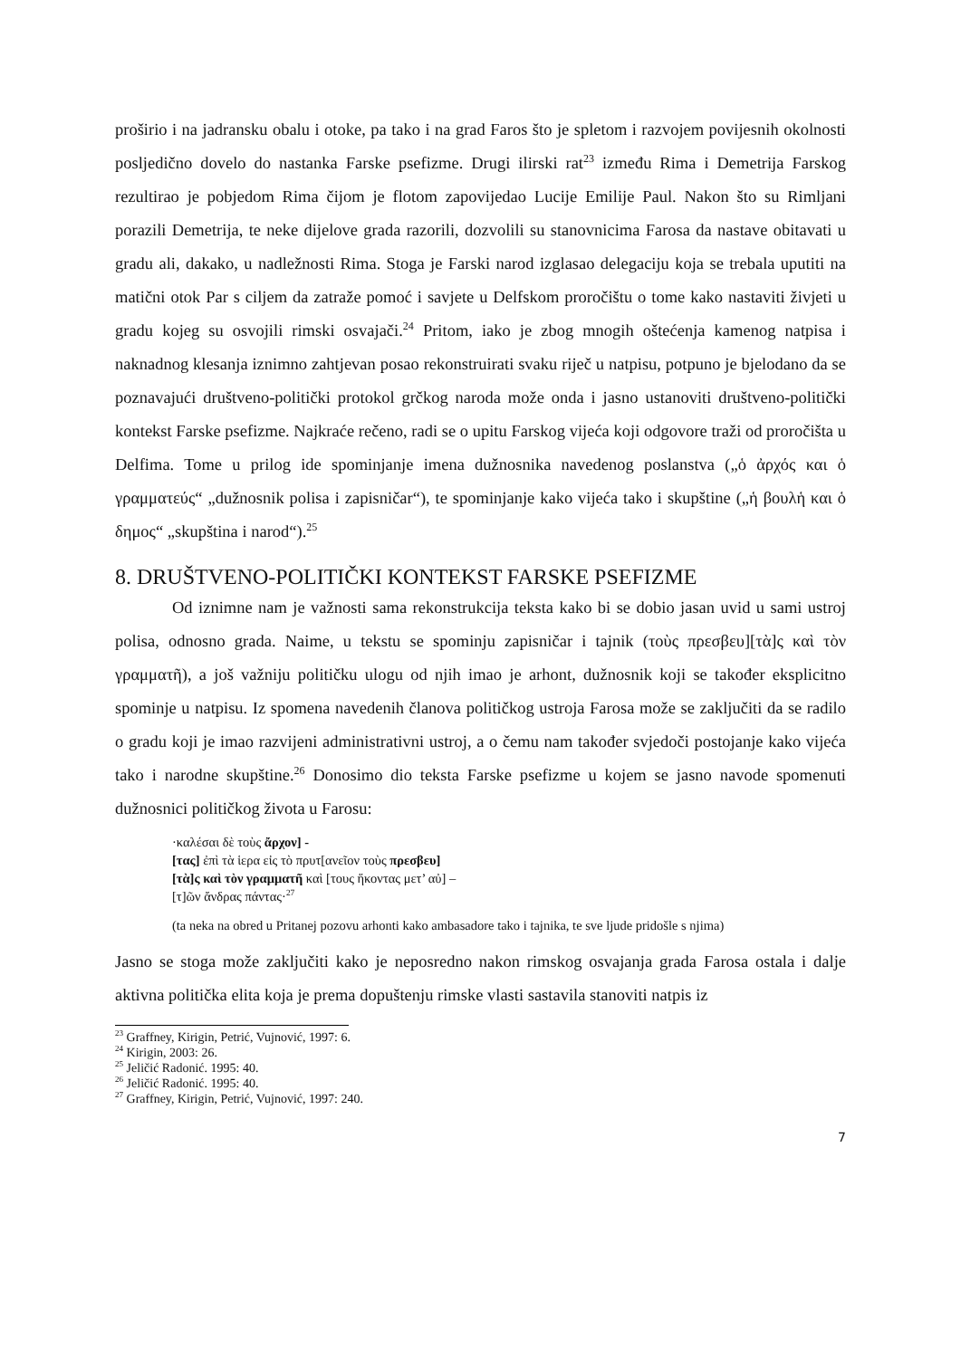proširio i na jadransku obalu i otoke, pa tako i na grad Faros što je spletom i razvojem povijesnih okolnosti posljedično dovelo do nastanka Farske psefizme. Drugi ilirski rat<sup>23</sup> između Rima i Demetrija Farskog rezultirao je pobjedom Rima čijom je flotom zapovijedao Lucije Emilije Paul. Nakon što su Rimljani porazili Demetrija, te neke dijelove grada razorili, dozvolili su stanovnicima Farosa da nastave obitavati u gradu ali, dakako, u nadležnosti Rima. Stoga je Farski narod izglasao delegaciju koja se trebala uputiti na matični otok Par s ciljem da zatraže pomoć i savjete u Delfskom proročištu o tome kako nastaviti živjeti u gradu kojeg su osvojili rimski osvajači.<sup>24</sup> Pritom, iako je zbog mnogih oštećenja kamenog natpisa i naknadnog klesanja iznimno zahtjevan posao rekonstruirati svaku riječ u natpisu, potpuno je bjelodano da se poznavajući društveno-politički protokol grčkog naroda može onda i jasno ustanoviti društveno-politički kontekst Farske psefizme. Najkraće rečeno, radi se o upitu Farskog vijeća koji odgovore traži od proročišta u Delfima. Tome u prilog ide spominjanje imena dužnosnika navedenog poslanstva („ὁ ἀρχός και ὁ γραμματεύς“ „dužnosnik polisa i zapisničar“), te spominjanje kako vijeća tako i skupštine („ἡ βουλἡ και ὁ δημος“ „skupština i narod“).<sup>25</sup>
8. DRUŠTVENO-POLITIČKI KONTEKST FARSKE PSEFIZME
Od iznimne nam je važnosti sama rekonstrukcija teksta kako bi se dobio jasan uvid u sami ustroj polisa, odnosno grada. Naime, u tekstu se spominju zapisničar i tajnik (τοὺς πρεσβευ][τὰ]ς καὶ τὸν γραμματῆ), a još važniju političku ulogu od njih imao je arhont, dužnosnik koji se također eksplicitno spominje u natpisu. Iz spomena navedenih članova političkog ustroja Farosa može se zaključiti da se radilo o gradu koji je imao razvijeni administrativni ustroj, a o čemu nam također svjedoči postojanje kako vijeća tako i narodne skupštine.<sup>26</sup> Donosimo dio teksta Farske psefizme u kojem se jasno navode spomenuti dužnosnici političkog života u Farosu:
·καλέσαι δὲ τοὺς ἄρχον] -
[τας] ἐπὶ τὰ ἱερα εἰς τὸ πρυτ[ανεῖον τοὺς πρεσβευ]
[τὰ]ς καὶ τὸν γραμματῆ καὶ [τους ἥκοντας μετ’ αὐ] –
[τ]ῶν ἄνδρας πάντας·<sup>27</sup>
(ta neka na obred u Pritanej pozovu arhonti kako ambasadore tako i tajnika, te sve ljude pridošle s njima)
Jasno se stoga može zaključiti kako je neposredno nakon rimskog osvajanja grada Farosa ostala i dalje aktivna politička elita koja je prema dopuštenju rimske vlasti sastavila stanoviti natpis iz
<sup>23</sup> Graffney, Kirigin, Petrić, Vujnović, 1997: 6.
<sup>24</sup> Kirigin, 2003: 26.
<sup>25</sup> Jeličić Radonić. 1995: 40.
<sup>26</sup> Jeličić Radonić. 1995: 40.
<sup>27</sup> Graffney, Kirigin, Petrić, Vujnović, 1997: 240.
7